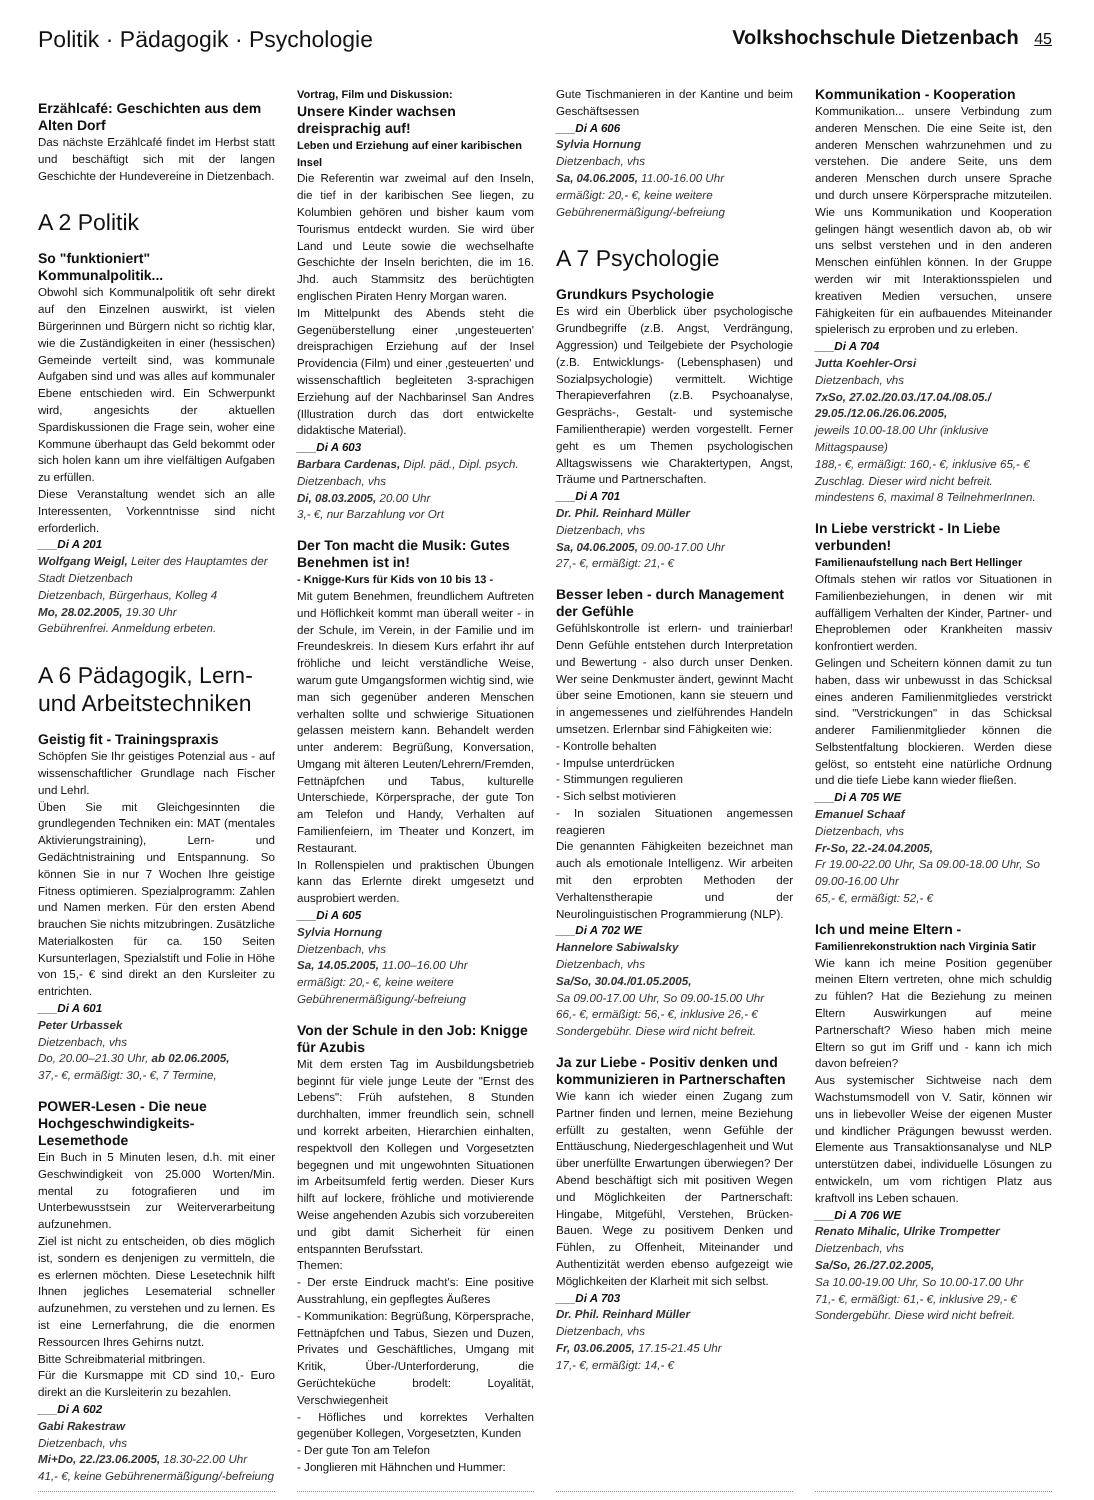Politik · Pädagogik · Psychologie
Volkshochschule Dietzenbach 45
Erzählcafé: Geschichten aus dem Alten Dorf
Das nächste Erzählcafé findet im Herbst statt und beschäftigt sich mit der langen Geschichte der Hundevereine in Dietzenbach.
A 2 Politik
So "funktioniert" Kommunalpolitik...
Obwohl sich Kommunalpolitik oft sehr direkt auf den Einzelnen auswirkt, ist vielen Bürgerinnen und Bürgern nicht so richtig klar, wie die Zuständigkeiten in einer (hessischen) Gemeinde verteilt sind, was kommunale Aufgaben sind und was alles auf kommunaler Ebene entschieden wird. Ein Schwerpunkt wird, angesichts der aktuellen Spardiskussionen die Frage sein, woher eine Kommune überhaupt das Geld bekommt oder sich holen kann um ihre vielfältigen Aufgaben zu erfüllen.
Diese Veranstaltung wendet sich an alle Interessenten, Vorkenntnisse sind nicht erforderlich.
___Di A 201
Wolfgang Weigl, Leiter des Hauptamtes der Stadt Dietzenbach
Dietzenbach, Bürgerhaus, Kolleg 4
Mo, 28.02.2005, 19.30 Uhr
Gebührenfrei. Anmeldung erbeten.
A 6 Pädagogik, Lern- und Arbeitstechniken
Geistig fit - Trainingspraxis
Schöpfen Sie Ihr geistiges Potenzial aus - auf wissenschaftlicher Grundlage nach Fischer und Lehrl.
Üben Sie mit Gleichgesinnten die grundlegenden Techniken ein: MAT (mentales Aktivierungstraining), Lern- und Gedächtnistraining und Entspannung. So können Sie in nur 7 Wochen Ihre geistige Fitness optimieren. Spezialprogramm: Zahlen und Namen merken. Für den ersten Abend brauchen Sie nichts mitzubringen. Zusätzliche Materialkosten für ca. 150 Seiten Kursunterlagen, Spezialstift und Folie in Höhe von 15,- € sind direkt an den Kursleiter zu entrichten.
___Di A 601
Peter Urbassek
Dietzenbach, vhs
Do, 20.00–21.30 Uhr, ab 02.06.2005,
37,- €, ermäßigt: 30,- €, 7 Termine,
POWER-Lesen - Die neue Hochgeschwindigkeits-Lesemethode
Ein Buch in 5 Minuten lesen, d.h. mit einer Geschwindigkeit von 25.000 Worten/Min. mental zu fotografieren und im Unterbewusstsein zur Weiterverarbeitung aufzunehmen.
Ziel ist nicht zu entscheiden, ob dies möglich ist, sondern es denjenigen zu vermitteln, die es erlernen möchten. Diese Lesetechnik hilft Ihnen jegliches Lesematerial schneller aufzunehmen, zu verstehen und zu lernen. Es ist eine Lernerfahrung, die die enormen Ressourcen Ihres Gehirns nutzt.
Bitte Schreibmaterial mitbringen.
Für die Kursmappe mit CD sind 10,- Euro direkt an die Kursleiterin zu bezahlen.
___Di A 602
Gabi Rakestraw
Dietzenbach, vhs
Mi+Do, 22./23.06.2005, 18.30-22.00 Uhr
41,- €, keine Gebührenermäßigung/-befreiung
Vortrag, Film und Diskussion:
Unsere Kinder wachsen dreisprachig auf!
Leben und Erziehung auf einer karibischen Insel
Die Referentin war zweimal auf den Inseln, die tief in der karibischen See liegen, zu Kolumbien gehören und bisher kaum vom Tourismus entdeckt wurden. Sie wird über Land und Leute sowie die wechselhafte Geschichte der Inseln berichten, die im 16. Jhd. auch Stammsitz des berüchtigten englischen Piraten Henry Morgan waren.
Im Mittelpunkt des Abends steht die Gegenüberstellung einer ‚ungesteuerten' dreisprachigen Erziehung auf der Insel Providencia (Film) und einer ‚gesteuerten' und wissenschaftlich begleiteten 3-sprachigen Erziehung auf der Nachbarinsel San Andres (Illustration durch das dort entwickelte didaktische Material).
___Di A 603
Barbara Cardenas, Dipl. päd., Dipl. psych.
Dietzenbach, vhs
Di, 08.03.2005, 20.00 Uhr
3,- €, nur Barzahlung vor Ort
Der Ton macht die Musik: Gutes Benehmen ist in!
- Knigge-Kurs für Kids von 10 bis 13 -
Mit gutem Benehmen, freundlichem Auftreten und Höflichkeit kommt man überall weiter - in der Schule, im Verein, in der Familie und im Freundeskreis. In diesem Kurs erfahrt ihr auf fröhliche und leicht verständliche Weise, warum gute Umgangsformen wichtig sind, wie man sich gegenüber anderen Menschen verhalten sollte und schwierige Situationen gelassen meistern kann. Behandelt werden unter anderem: Begrüßung, Konversation, Umgang mit älteren Leuten/Lehrern/Fremden, Fettnäpfchen und Tabus, kulturelle Unterschiede, Körpersprache, der gute Ton am Telefon und Handy, Verhalten auf Familienfeiern, im Theater und Konzert, im Restaurant.
In Rollenspielen und praktischen Übungen kann das Erlernte direkt umgesetzt und ausprobiert werden.
___Di A 605
Sylvia Hornung
Dietzenbach, vhs
Sa, 14.05.2005, 11.00–16.00 Uhr
ermäßigt: 20,- €, keine weitere Gebührenermäßigung/-befreiung
Von der Schule in den Job: Knigge für Azubis
Mit dem ersten Tag im Ausbildungsbetrieb beginnt für viele junge Leute der "Ernst des Lebens": Früh aufstehen, 8 Stunden durchhalten, immer freundlich sein, schnell und korrekt arbeiten, Hierarchien einhalten, respektvoll den Kollegen und Vorgesetzten begegnen und mit ungewohnten Situationen im Arbeitsumfeld fertig werden. Dieser Kurs hilft auf lockere, fröhliche und motivierende Weise angehenden Azubis sich vorzubereiten und gibt damit Sicherheit für einen entspannten Berufsstart.
Themen:
- Der erste Eindruck macht's: Eine positive Ausstrahlung, ein gepflegtes Äußeres
- Kommunikation: Begrüßung, Körpersprache, Fettnäpfchen und Tabus, Siezen und Duzen, Privates und Geschäftliches, Umgang mit Kritik, Über-/Unterforderung, die Gerüchteküche brodelt: Loyalität, Verschwiegenheit
- Höfliches und korrektes Verhalten gegenüber Kollegen, Vorgesetzten, Kunden
- Der gute Ton am Telefon
- Jonglieren mit Hähnchen und Hummer:
Gute Tischmanieren in der Kantine und beim Geschäftsessen
___Di A 606
Sylvia Hornung
Dietzenbach, vhs
Sa, 04.06.2005, 11.00-16.00 Uhr
ermäßigt: 20,- €, keine weitere Gebührenermäßigung/-befreiung
A 7 Psychologie
Grundkurs Psychologie
Es wird ein Überblick über psychologische Grundbegriffe (z.B. Angst, Verdrängung, Aggression) und Teilgebiete der Psychologie (z.B. Entwicklungs- (Lebensphasen) und Sozialpsychologie) vermittelt. Wichtige Therapieverfahren (z.B. Psychoanalyse, Gesprächs-, Gestalt- und systemische Familientherapie) werden vorgestellt. Ferner geht es um Themen psychologischen Alltagswissens wie Charaktertypen, Angst, Träume und Partnerschaften.
___Di A 701
Dr. Phil. Reinhard Müller
Dietzenbach, vhs
Sa, 04.06.2005, 09.00-17.00 Uhr
27,- €, ermäßigt: 21,- €
Besser leben - durch Management der Gefühle
Gefühlskontrolle ist erlern- und trainierbar! Denn Gefühle entstehen durch Interpretation und Bewertung - also durch unser Denken. Wer seine Denkmuster ändert, gewinnt Macht über seine Emotionen, kann sie steuern und in angemessenes und zielführendes Handeln umsetzen. Erlernbar sind Fähigkeiten wie:
- Kontrolle behalten
- Impulse unterdrücken
- Stimmungen regulieren
- Sich selbst motivieren
- In sozialen Situationen angemessen reagieren
Die genannten Fähigkeiten bezeichnet man auch als emotionale Intelligenz. Wir arbeiten mit den erprobten Methoden der Verhaltenstherapie und der Neurolinguistischen Programmierung (NLP).
___Di A 702 WE
Hannelore Sabiwalsky
Dietzenbach, vhs
Sa/So, 30.04./01.05.2005,
Sa 09.00-17.00 Uhr, So 09.00-15.00 Uhr
66,- €, ermäßigt: 56,- €, inklusive 26,- € Sondergebühr. Diese wird nicht befreit.
Ja zur Liebe - Positiv denken und kommunizieren in Partnerschaften
Wie kann ich wieder einen Zugang zum Partner finden und lernen, meine Beziehung erfüllt zu gestalten, wenn Gefühle der Enttäuschung, Niedergeschlagenheit und Wut über unerfüllte Erwartungen überwiegen? Der Abend beschäftigt sich mit positiven Wegen und Möglichkeiten der Partnerschaft: Hingabe, Mitgefühl, Verstehen, Brücken-Bauen. Wege zu positivem Denken und Fühlen, zu Offenheit, Miteinander und Authentizität werden ebenso aufgezeigt wie Möglichkeiten der Klarheit mit sich selbst.
___Di A 703
Dr. Phil. Reinhard Müller
Dietzenbach, vhs
Fr, 03.06.2005, 17.15-21.45 Uhr
17,- €, ermäßigt: 14,- €
Kommunikation - Kooperation
Kommunikation... unsere Verbindung zum anderen Menschen. Die eine Seite ist, den anderen Menschen wahrzunehmen und zu verstehen. Die andere Seite, uns dem anderen Menschen durch unsere Sprache und durch unsere Körpersprache mitzuteilen. Wie uns Kommunikation und Kooperation gelingen hängt wesentlich davon ab, ob wir uns selbst verstehen und in den anderen Menschen einfühlen können. In der Gruppe werden wir mit Interaktionsspielen und kreativen Medien versuchen, unsere Fähigkeiten für ein aufbauendes Miteinander spielerisch zu erproben und zu erleben.
___Di A 704
Jutta Koehler-Orsi
Dietzenbach, vhs
7xSo, 27.02./20.03./17.04./08.05./ 29.05./12.06./26.06.2005,
jeweils 10.00-18.00 Uhr (inklusive Mittagspause)
188,- €, ermäßigt: 160,- €, inklusive 65,- € Zuschlag. Dieser wird nicht befreit.
mindestens 6, maximal 8 TeilnehmerInnen.
In Liebe verstrickt - In Liebe verbunden!
Familienaufstellung nach Bert Hellinger
Oftmals stehen wir ratlos vor Situationen in Familienbeziehungen, in denen wir mit auffälligem Verhalten der Kinder, Partner- und Eheproblemen oder Krankheiten massiv konfrontiert werden.
Gelingen und Scheitern können damit zu tun haben, dass wir unbewusst in das Schicksal eines anderen Familienmitgliedes verstrickt sind. "Verstrickungen" in das Schicksal anderer Familienmitglieder können die Selbstentfaltung blockieren. Werden diese gelöst, so entsteht eine natürliche Ordnung und die tiefe Liebe kann wieder fließen.
___Di A 705 WE
Emanuel Schaaf
Dietzenbach, vhs
Fr-So, 22.-24.04.2005,
Fr 19.00-22.00 Uhr, Sa 09.00-18.00 Uhr, So 09.00-16.00 Uhr
65,- €, ermäßigt: 52,- €
Ich und meine Eltern -
Familienrekonstruktion nach Virginia Satir
Wie kann ich meine Position gegenüber meinen Eltern vertreten, ohne mich schuldig zu fühlen? Hat die Beziehung zu meinen Eltern Auswirkungen auf meine Partnerschaft? Wieso haben mich meine Eltern so gut im Griff und - kann ich mich davon befreien?
Aus systemischer Sichtweise nach dem Wachstumsmodell von V. Satir, können wir uns in liebevoller Weise der eigenen Muster und kindlicher Prägungen bewusst werden. Elemente aus Transaktionsanalyse und NLP unterstützen dabei, individuelle Lösungen zu entwickeln, um vom richtigen Platz aus kraftvoll ins Leben schauen.
___Di A 706 WE
Renato Mihalic, Ulrike Trompetter
Dietzenbach, vhs
Sa/So, 26./27.02.2005,
Sa 10.00-19.00 Uhr, So 10.00-17.00 Uhr
71,- €, ermäßigt: 61,- €, inklusive 29,- € Sondergebühr. Diese wird nicht befreit.